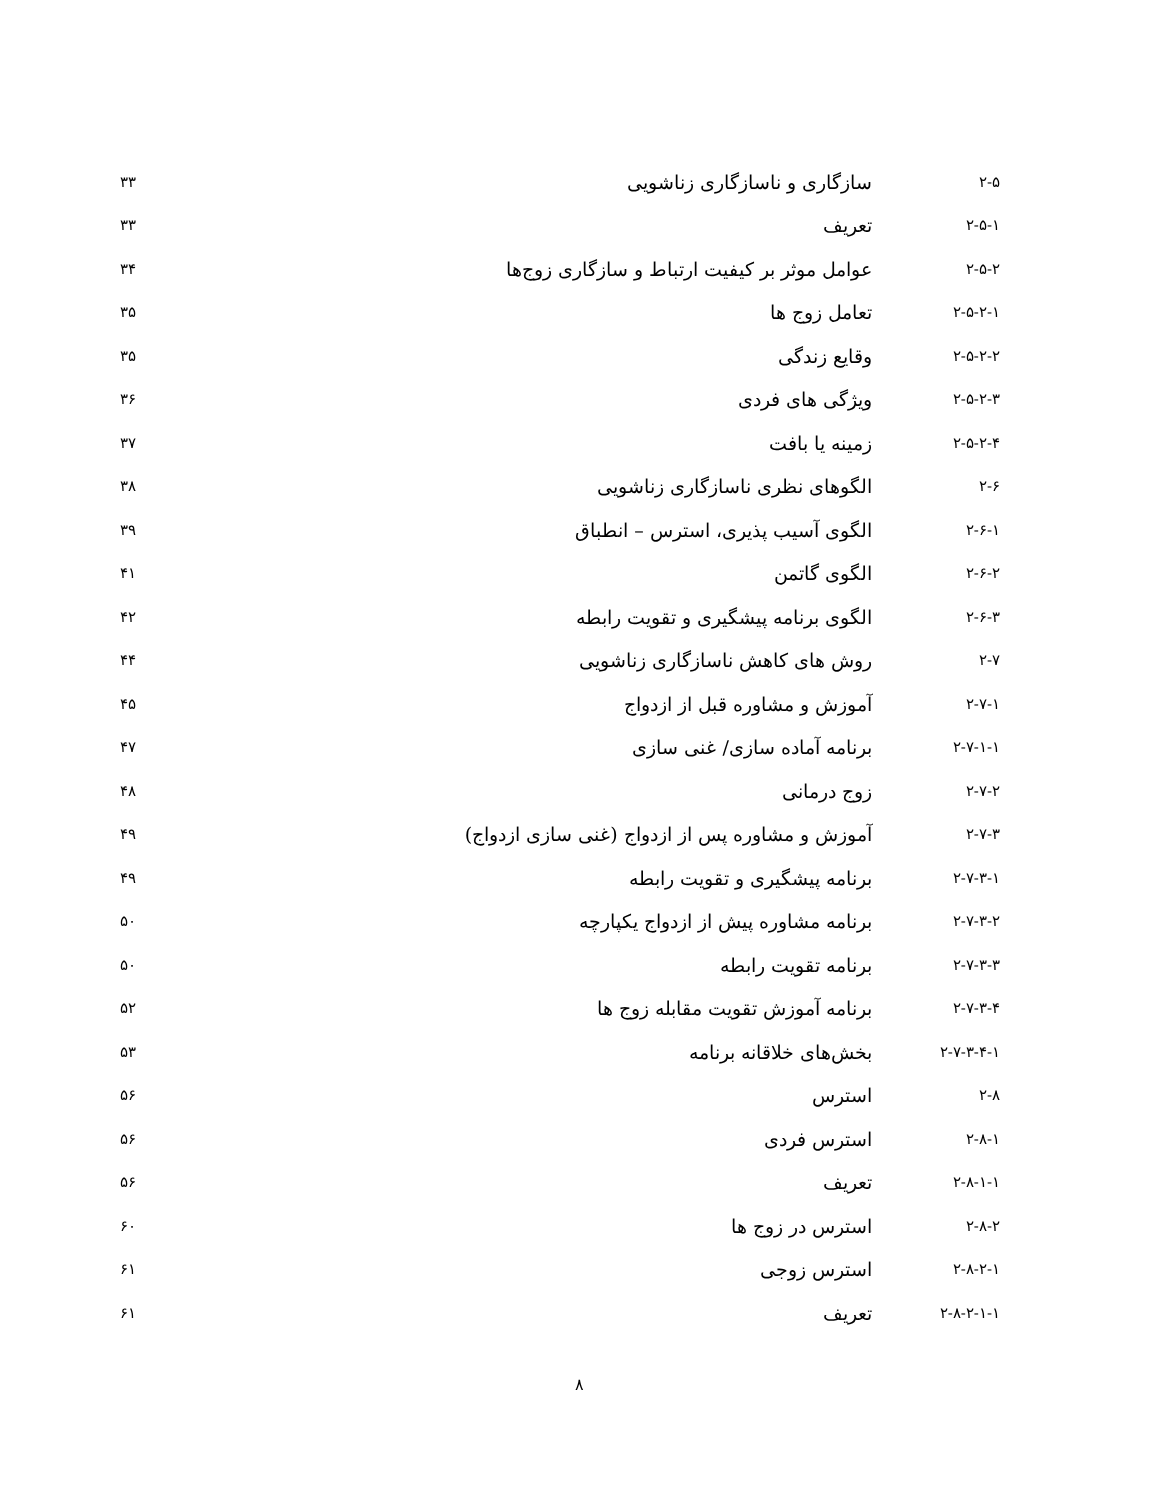| ۲-۵ | سازگاری و ناسازگاری زناشویی | ۳۳ |
| ۲-۵-۱ | تعریف | ۳۳ |
| ۲-۵-۲ | عوامل موثر بر کیفیت ارتباط و سازگاری زوج‌ها | ۳۴ |
| ۲-۵-۲-۱ | تعامل زوج ها | ۳۵ |
| ۲-۵-۲-۲ | وقایع زندگی | ۳۵ |
| ۲-۵-۲-۳ | ویژگی های فردی | ۳۶ |
| ۲-۵-۲-۴ | زمینه یا بافت | ۳۷ |
| ۲-۶ | الگوهای نظری ناسازگاری زناشویی | ۳۸ |
| ۲-۶-۱ | الگوی آسیب پذیری، استرس – انطباق | ۳۹ |
| ۲-۶-۲ | الگوی گاتمن | ۴۱ |
| ۲-۶-۳ | الگوی برنامه پیشگیری و تقویت رابطه | ۴۲ |
| ۲-۷ | روش های کاهش ناسازگاری زناشویی | ۴۴ |
| ۲-۷-۱ | آموزش و مشاوره قبل از ازدواج | ۴۵ |
| ۲-۷-۱-۱ | برنامه آماده سازی/ غنی سازی | ۴۷ |
| ۲-۷-۲ | زوج درمانی | ۴۸ |
| ۲-۷-۳ | آموزش و مشاوره پس از ازدواج (غنی سازی ازدواج) | ۴۹ |
| ۲-۷-۳-۱ | برنامه پیشگیری و تقویت رابطه | ۴۹ |
| ۲-۷-۳-۲ | برنامه مشاوره پیش از ازدواج یکپارچه | ۵۰ |
| ۲-۷-۳-۳ | برنامه تقویت رابطه | ۵۰ |
| ۲-۷-۳-۴ | برنامه آموزش تقویت مقابله زوج ها | ۵۲ |
| ۲-۷-۳-۴-۱ | بخش‌های خلاقانه برنامه | ۵۳ |
| ۲-۸ | استرس | ۵۶ |
| ۲-۸-۱ | استرس فردی | ۵۶ |
| ۲-۸-۱-۱ | تعریف | ۵۶ |
| ۲-۸-۲ | استرس در زوج ها | ۶۰ |
| ۲-۸-۲-۱ | استرس زوجی | ۶۱ |
| ۲-۸-۲-۱-۱ | تعریف | ۶۱ |
۸